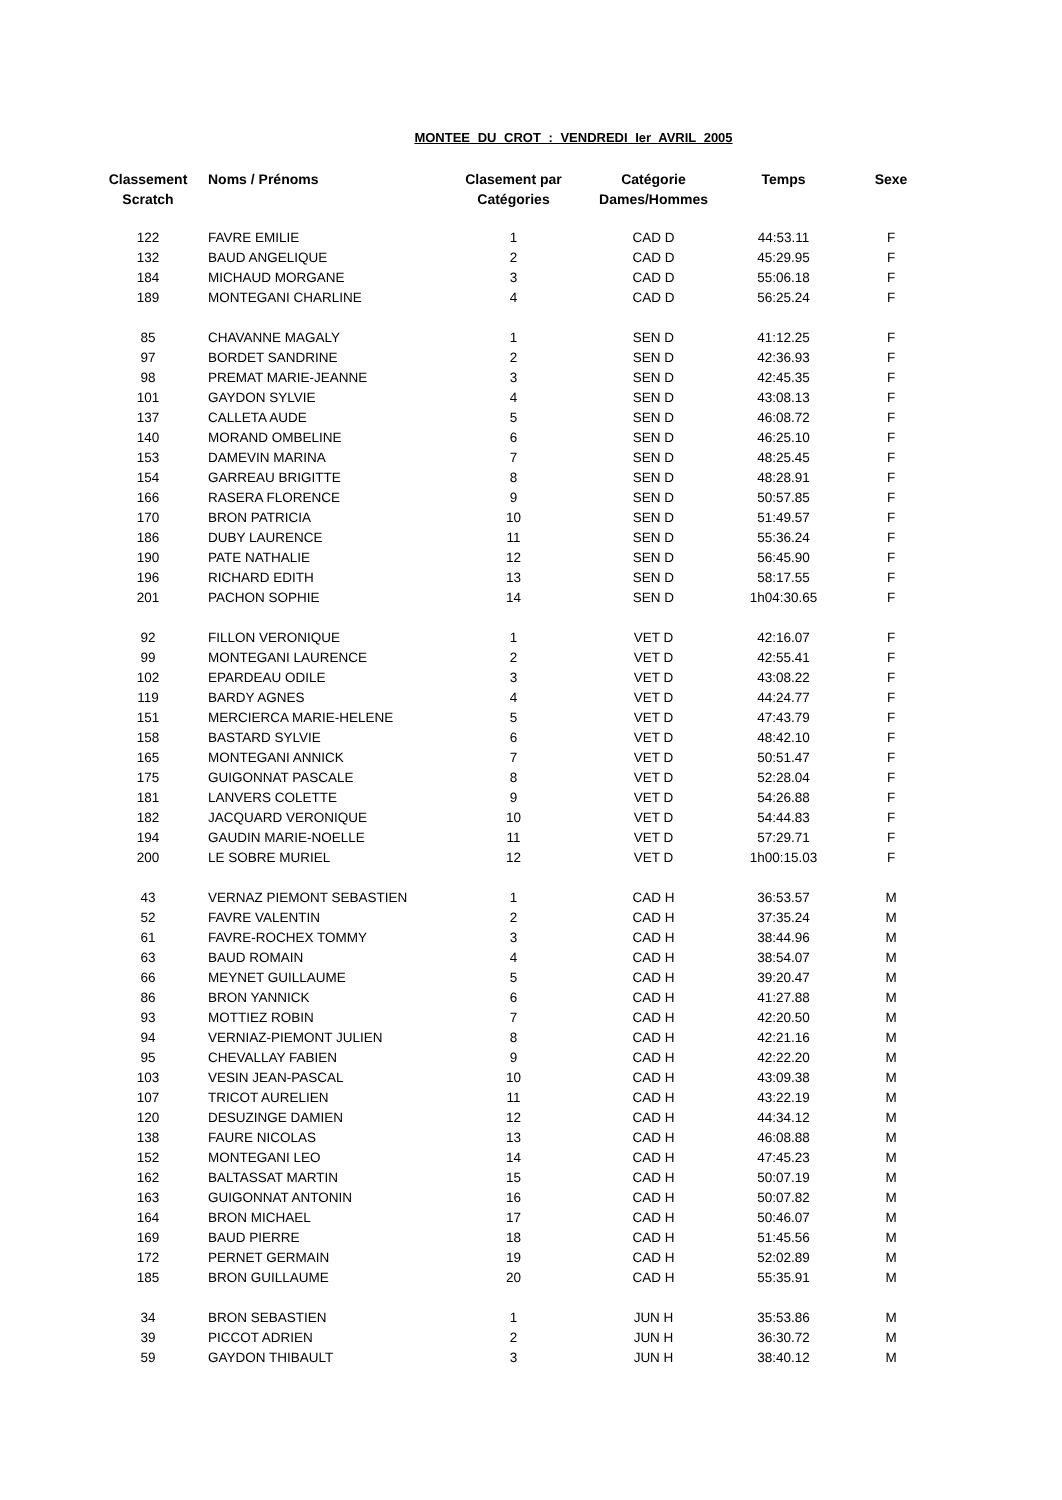MONTEE DU CROT : VENDREDI Ier AVRIL 2005
| Classement Scratch | Noms / Prénoms | Clasement par Catégories | Catégorie Dames/Hommes | Temps | Sexe |
| --- | --- | --- | --- | --- | --- |
| 122 | FAVRE EMILIE | 1 | CAD D | 44:53.11 | F |
| 132 | BAUD ANGELIQUE | 2 | CAD D | 45:29.95 | F |
| 184 | MICHAUD MORGANE | 3 | CAD D | 55:06.18 | F |
| 189 | MONTEGANI CHARLINE | 4 | CAD D | 56:25.24 | F |
| 85 | CHAVANNE MAGALY | 1 | SEN D | 41:12.25 | F |
| 97 | BORDET SANDRINE | 2 | SEN D | 42:36.93 | F |
| 98 | PREMAT MARIE-JEANNE | 3 | SEN D | 42:45.35 | F |
| 101 | GAYDON SYLVIE | 4 | SEN D | 43:08.13 | F |
| 137 | CALLETA AUDE | 5 | SEN D | 46:08.72 | F |
| 140 | MORAND OMBELINE | 6 | SEN D | 46:25.10 | F |
| 153 | DAMEVIN MARINA | 7 | SEN D | 48:25.45 | F |
| 154 | GARREAU BRIGITTE | 8 | SEN D | 48:28.91 | F |
| 166 | RASERA FLORENCE | 9 | SEN D | 50:57.85 | F |
| 170 | BRON PATRICIA | 10 | SEN D | 51:49.57 | F |
| 186 | DUBY LAURENCE | 11 | SEN D | 55:36.24 | F |
| 190 | PATE NATHALIE | 12 | SEN D | 56:45.90 | F |
| 196 | RICHARD EDITH | 13 | SEN D | 58:17.55 | F |
| 201 | PACHON SOPHIE | 14 | SEN D | 1h04:30.65 | F |
| 92 | FILLON VERONIQUE | 1 | VET D | 42:16.07 | F |
| 99 | MONTEGANI LAURENCE | 2 | VET D | 42:55.41 | F |
| 102 | EPARDEAU ODILE | 3 | VET D | 43:08.22 | F |
| 119 | BARDY AGNES | 4 | VET D | 44:24.77 | F |
| 151 | MERCIERCA MARIE-HELENE | 5 | VET D | 47:43.79 | F |
| 158 | BASTARD SYLVIE | 6 | VET D | 48:42.10 | F |
| 165 | MONTEGANI ANNICK | 7 | VET D | 50:51.47 | F |
| 175 | GUIGONNAT PASCALE | 8 | VET D | 52:28.04 | F |
| 181 | LANVERS COLETTE | 9 | VET D | 54:26.88 | F |
| 182 | JACQUARD VERONIQUE | 10 | VET D | 54:44.83 | F |
| 194 | GAUDIN MARIE-NOELLE | 11 | VET D | 57:29.71 | F |
| 200 | LE SOBRE MURIEL | 12 | VET D | 1h00:15.03 | F |
| 43 | VERNAZ PIEMONT SEBASTIEN | 1 | CAD H | 36:53.57 | M |
| 52 | FAVRE VALENTIN | 2 | CAD H | 37:35.24 | M |
| 61 | FAVRE-ROCHEX TOMMY | 3 | CAD H | 38:44.96 | M |
| 63 | BAUD ROMAIN | 4 | CAD H | 38:54.07 | M |
| 66 | MEYNET GUILLAUME | 5 | CAD H | 39:20.47 | M |
| 86 | BRON YANNICK | 6 | CAD H | 41:27.88 | M |
| 93 | MOTTIEZ ROBIN | 7 | CAD H | 42:20.50 | M |
| 94 | VERNIAZ-PIEMONT JULIEN | 8 | CAD H | 42:21.16 | M |
| 95 | CHEVALLAY FABIEN | 9 | CAD H | 42:22.20 | M |
| 103 | VESIN JEAN-PASCAL | 10 | CAD H | 43:09.38 | M |
| 107 | TRICOT AURELIEN | 11 | CAD H | 43:22.19 | M |
| 120 | DESUZINGE DAMIEN | 12 | CAD H | 44:34.12 | M |
| 138 | FAURE NICOLAS | 13 | CAD H | 46:08.88 | M |
| 152 | MONTEGANI LEO | 14 | CAD H | 47:45.23 | M |
| 162 | BALTASSAT MARTIN | 15 | CAD H | 50:07.19 | M |
| 163 | GUIGONNAT ANTONIN | 16 | CAD H | 50:07.82 | M |
| 164 | BRON MICHAEL | 17 | CAD H | 50:46.07 | M |
| 169 | BAUD PIERRE | 18 | CAD H | 51:45.56 | M |
| 172 | PERNET GERMAIN | 19 | CAD H | 52:02.89 | M |
| 185 | BRON GUILLAUME | 20 | CAD H | 55:35.91 | M |
| 34 | BRON SEBASTIEN | 1 | JUN H | 35:53.86 | M |
| 39 | PICCOT ADRIEN | 2 | JUN H | 36:30.72 | M |
| 59 | GAYDON THIBAULT | 3 | JUN H | 38:40.12 | M |